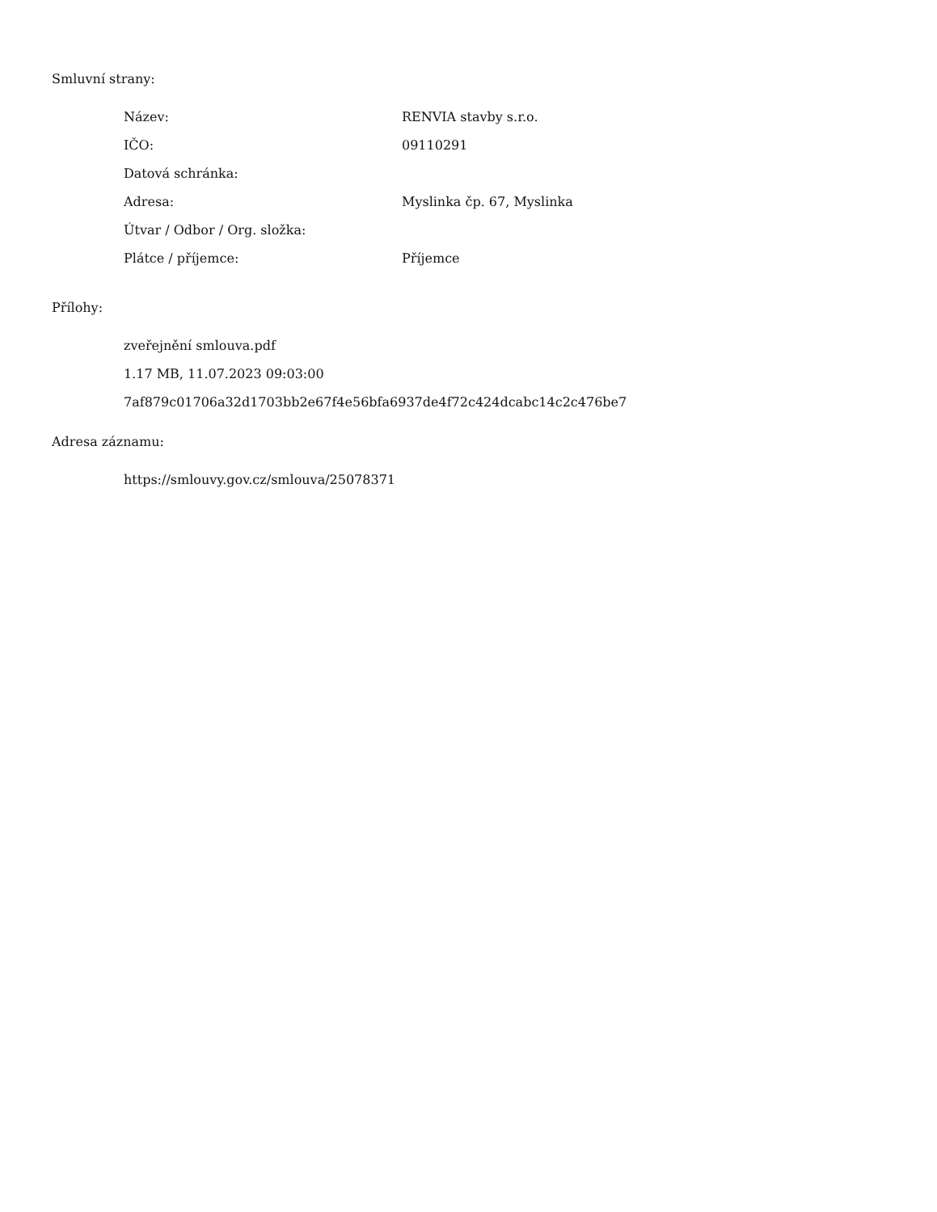Smluvní strany:
| Název: | RENVIA stavby s.r.o. |
| IČO: | 09110291 |
| Datová schránka: | |
| Adresa: | Myslinka čp. 67, Myslinka |
| Útvar / Odbor / Org. složka: | |
| Plátce / příjemce: | Příjemce |
Přílohy:
zveřejnění smlouva.pdf
1.17 MB, 11.07.2023 09:03:00
7af879c01706a32d1703bb2e67f4e56bfa6937de4f72c424dcabc14c2c476be7
Adresa záznamu:
https://smlouvy.gov.cz/smlouva/25078371